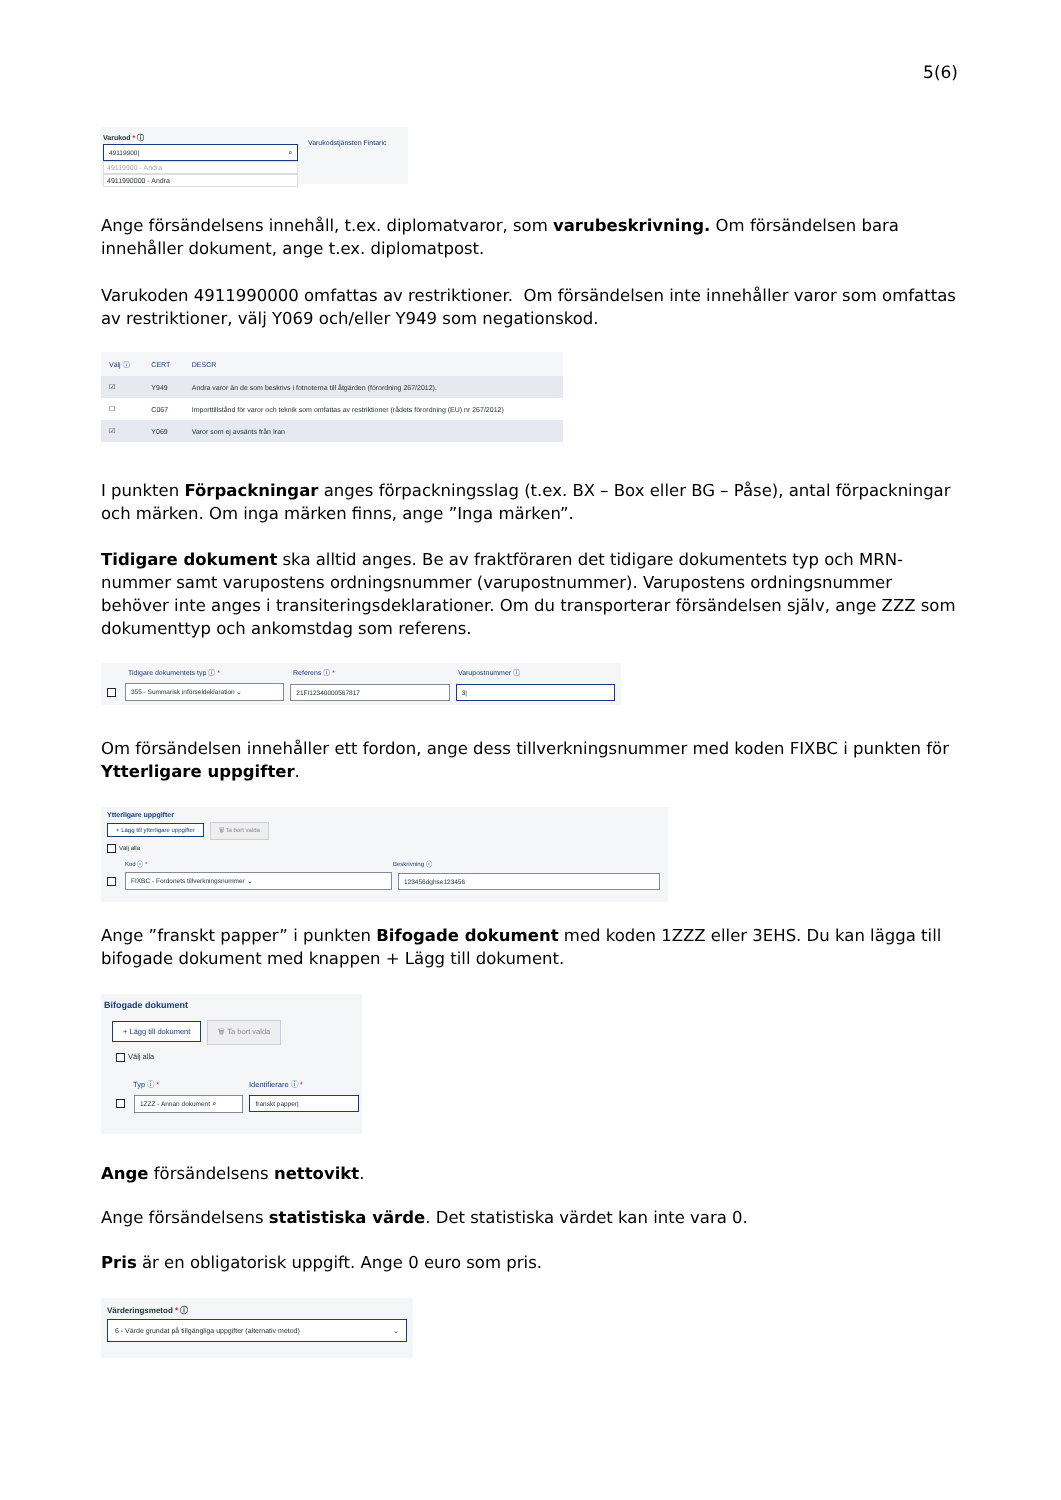5(6)
Varukod * ⓘ
49119900| ⌕
49119900 - Andra
4911990000 - Andra
Varukodstjänsten Fintaric
Ange försändelsens innehåll, t.ex. diplomatvaror, som varubeskrivning. Om försändelsen bara innehåller dokument, ange t.ex. diplomatpost.
Varukoden 4911990000 omfattas av restriktioner. Om försändelsen inte innehåller varor som omfattas av restriktioner, välj Y069 och/eller Y949 som negationskod.
| Välj ⓘ | CERT | DESCR |
| --- | --- | --- |
| ☑ | Y949 | Andra varor än de som beskrivs i fotnoterna till åtgärden (förordning 267/2012). |
| ☐ | C067 | Importtillstånd för varor och teknik som omfattas av restriktioner (rådets förordning (EU) nr 267/2012) |
| ☑ | Y069 | Varor som ej avsänts från Iran |
I punkten Förpackningar anges förpackningsslag (t.ex. BX – Box eller BG – Påse), antal förpackningar och märken. Om inga märken finns, ange ”Inga märken”.
Tidigare dokument ska alltid anges. Be av fraktföraren det tidigare dokumentets typ och MRN-nummer samt varupostens ordningsnummer (varupostnummer). Varupostens ordningsnummer behöver inte anges i transiteringsdeklarationer. Om du transporterar försändelsen själv, ange ZZZ som dokumenttyp och ankomstdag som referens.
Tidigare dokumentets typ ⓘ * Referens ⓘ * Varupostnummer ⓘ
355 - Summarisk införseldeklaration ⌄ 21FI12340000567817 3|
Om försändelsen innehåller ett fordon, ange dess tillverkningsnummer med koden FIXBC i punkten för Ytterligare uppgifter.
Ytterligare uppgifter
+ Lägg till ytterligare uppgifter 🗑 Ta bort valda
Välj alla
Kod ⓘ * Beskrivning ⓘ
FIXBC - Fordonets tillverkningsnummer ⌄ 123456dghse123456
Ange ”franskt papper” i punkten Bifogade dokument med koden 1ZZZ eller 3EHS. Du kan lägga till bifogade dokument med knappen + Lägg till dokument.
Bifogade dokument
+ Lägg till dokument 🗑 Ta bort valda
Välj alla
Typ ⓘ * Identifierare ⓘ *
1ZZZ - Annan dokument ⌕ franskt papper|
Ange försändelsens nettovikt.
Ange försändelsens statistiska värde. Det statistiska värdet kan inte vara 0.
Pris är en obligatorisk uppgift. Ange 0 euro som pris.
Värderingsmetod * ⓘ
6 - Värde grundat på tillgängliga uppgifter (alternativ metod) ⌄